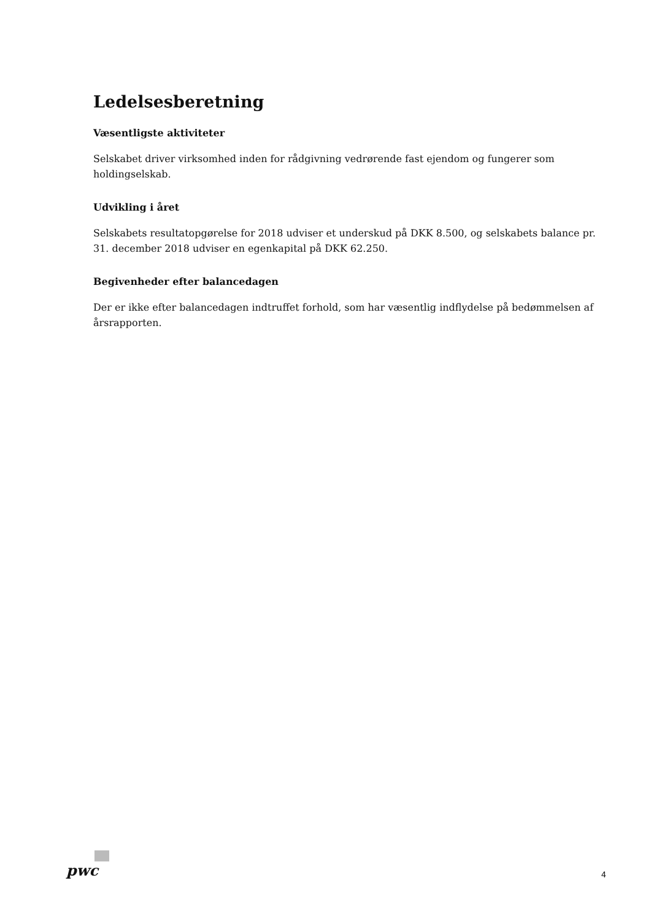Ledelsesberetning
Væsentligste aktiviteter
Selskabet driver virksomhed inden for rådgivning vedrørende fast ejendom og fungerer som holdingselskab.
Udvikling i året
Selskabets resultatopgørelse for 2018 udviser et underskud på DKK 8.500, og selskabets balance pr. 31. december 2018 udviser en egenkapital på DKK 62.250.
Begivenheder efter balancedagen
Der er ikke efter balancedagen indtruffet forhold, som har væsentlig indflydelse på bedømmelsen af årsrapporten.
pwc
4